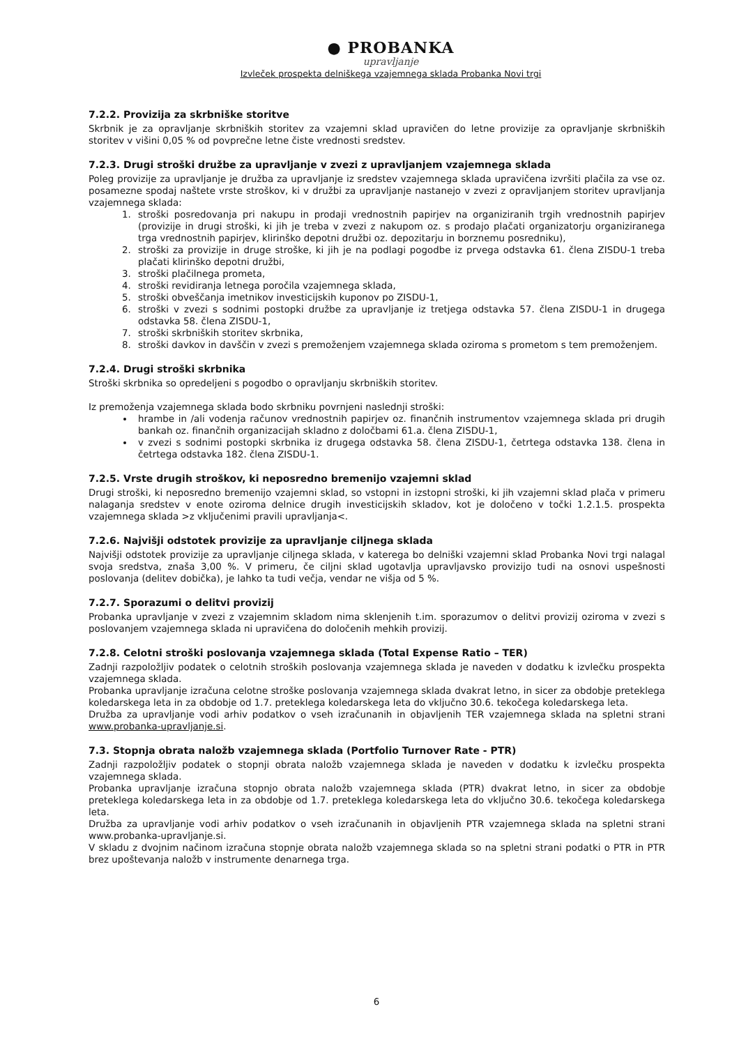● PROBANKA
upravljanje
Izvleček prospekta delniškega vzajemnega sklada Probanka Novi trgi
7.2.2. Provizija za skrbniške storitve
Skrbnik je za opravljanje skrbniških storitev za vzajemni sklad upravičen do letne provizije za opravljanje skrbniških storitev v višini 0,05 % od povprečne letne čiste vrednosti sredstev.
7.2.3. Drugi stroški družbe za upravljanje v zvezi z upravljanjem vzajemnega sklada
Poleg provizije za upravljanje je družba za upravljanje iz sredstev vzajemnega sklada upravičena izvršiti plačila za vse oz. posamezne spodaj naštete vrste stroškov, ki v družbi za upravljanje nastanejo v zvezi z opravljanjem storitev upravljanja vzajemnega sklada:
1. stroški posredovanja pri nakupu in prodaji vrednostnih papirjev na organiziranih trgih vrednostnih papirjev (provizije in drugi stroški, ki jih je treba v zvezi z nakupom oz. s prodajo plačati organizatorju organiziranega trga vrednostnih papirjev, klirinško depotni družbi oz. depozitarju in borznemu posredniku),
2. stroški za provizije in druge stroške, ki jih je na podlagi pogodbe iz prvega odstavka 61. člena ZISDU-1 treba plačati klirinško depotni družbi,
3. stroški plačilnega prometa,
4. stroški revidiranja letnega poročila vzajemnega sklada,
5. stroški obveščanja imetnikov investicijskih kuponov po ZISDU-1,
6. stroški v zvezi s sodnimi postopki družbe za upravljanje iz tretjega odstavka 57. člena ZISDU-1 in drugega odstavka 58. člena ZISDU-1,
7. stroški skrbniških storitev skrbnika,
8. stroški davkov in davščin v zvezi s premoženjem vzajemnega sklada oziroma s prometom s tem premoženjem.
7.2.4. Drugi stroški skrbnika
Stroški skrbnika so opredeljeni s pogodbo o opravljanju skrbniških storitev.
Iz premoženja vzajemnega sklada bodo skrbniku povrnjeni naslednji stroški:
hrambe in /ali vodenja računov vrednostnih papirjev oz. finančnih instrumentov vzajemnega sklada pri drugih bankah oz. finančnih organizacijah skladno z določbami 61.a. člena ZISDU-1,
v zvezi s sodnimi postopki skrbnika iz drugega odstavka 58. člena ZISDU-1, četrtega odstavka 138. člena in četrtega odstavka 182. člena ZISDU-1.
7.2.5. Vrste drugih stroškov, ki neposredno bremenijo vzajemni sklad
Drugi stroški, ki neposredno bremenijo vzajemni sklad, so vstopni in izstopni stroški, ki jih vzajemni sklad plača v primeru nalaganja sredstev v enote oziroma delnice drugih investicijskih skladov, kot je določeno v točki 1.2.1.5. prospekta vzajemnega sklada >z vključenimi pravili upravljanja<.
7.2.6. Najvišji odstotek provizije za upravljanje ciljnega sklada
Najvišji odstotek provizije za upravljanje ciljnega sklada, v katerega bo delniški vzajemni sklad Probanka Novi trgi nalagal svoja sredstva, znaša 3,00 %. V primeru, če ciljni sklad ugotavlja upravljavsko provizijo tudi na osnovi uspešnosti poslovanja (delitev dobička), je lahko ta tudi večja, vendar ne višja od 5 %.
7.2.7. Sporazumi o delitvi provizij
Probanka upravljanje v zvezi z vzajemnim skladom nima sklenjenih t.im. sporazumov o delitvi provizij oziroma v zvezi s poslovanjem vzajemnega sklada ni upravičena do določenih mehkih provizij.
7.2.8. Celotni stroški poslovanja vzajemnega sklada (Total Expense Ratio – TER)
Zadnji razpoložljiv podatek o celotnih stroških poslovanja vzajemnega sklada je naveden v dodatku k izvlečku prospekta vzajemnega sklada.
Probanka upravljanje izračuna celotne stroške poslovanja vzajemnega sklada dvakrat letno, in sicer za obdobje preteklega koledarskega leta in za obdobje od 1.7. preteklega koledarskega leta do vključno 30.6. tekočega koledarskega leta.
Družba za upravljanje vodi arhiv podatkov o vseh izračunanih in objavljenih TER vzajemnega sklada na spletni strani www.probanka-upravljanje.si.
7.3. Stopnja obrata naložb vzajemnega sklada (Portfolio Turnover Rate - PTR)
Zadnji razpoložljiv podatek o stopnji obrata naložb vzajemnega sklada je naveden v dodatku k izvlečku prospekta vzajemnega sklada.
Probanka upravljanje izračuna stopnjo obrata naložb vzajemnega sklada (PTR) dvakrat letno, in sicer za obdobje preteklega koledarskega leta in za obdobje od 1.7. preteklega koledarskega leta do vključno 30.6. tekočega koledarskega leta.
Družba za upravljanje vodi arhiv podatkov o vseh izračunanih in objavljenih PTR vzajemnega sklada na spletni strani www.probanka-upravljanje.si.
V skladu z dvojnim načinom izračuna stopnje obrata naložb vzajemnega sklada so na spletni strani podatki o PTR in PTR brez upoštevanja naložb v instrumente denarnega trga.
6